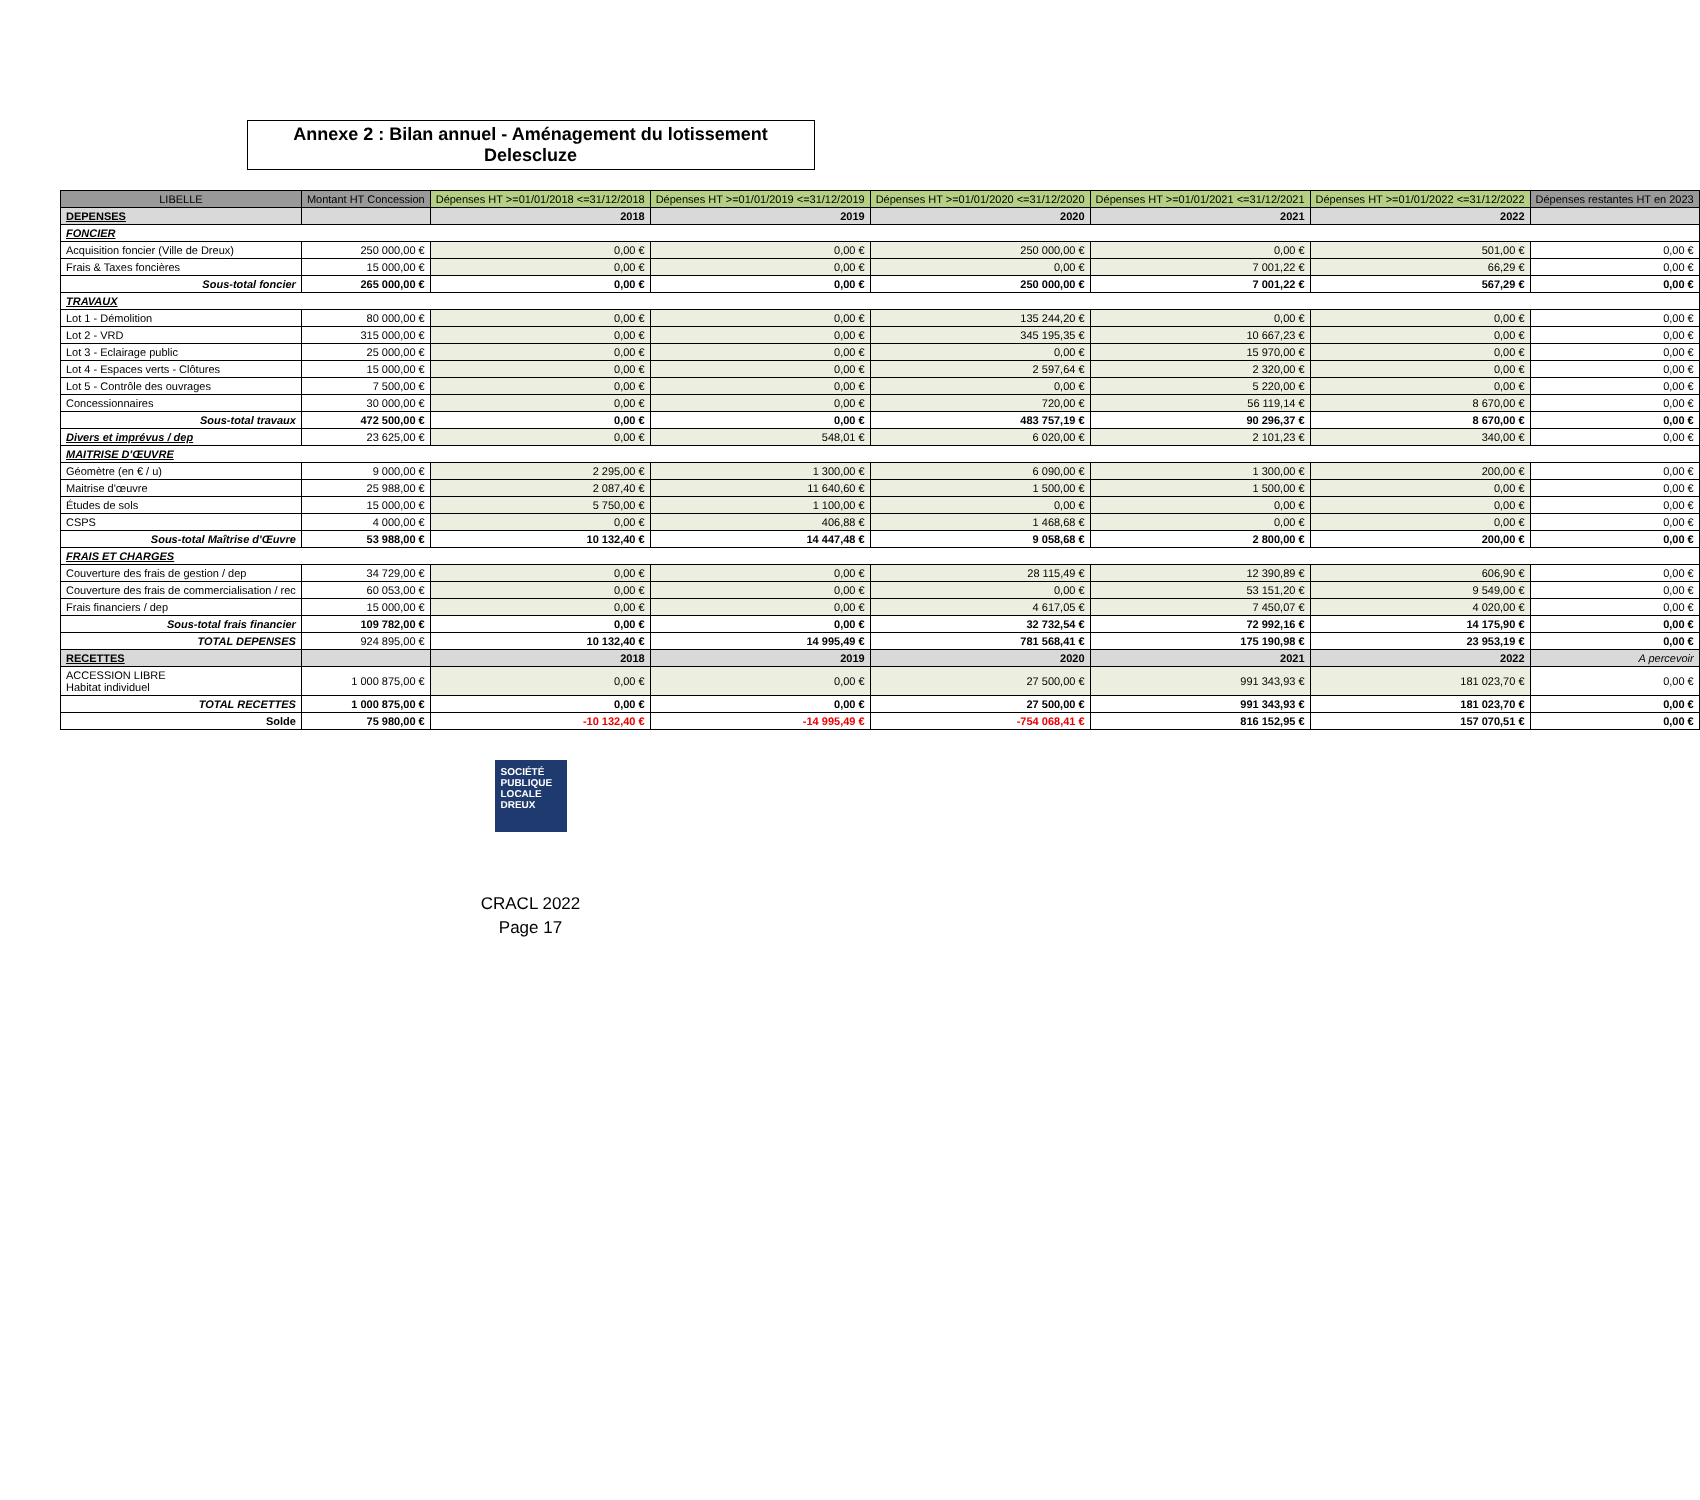Annexe 2 : Bilan annuel - Aménagement du lotissement Delescluze
| LIBELLE | Montant HT Concession | Dépenses HT >=01/01/2018 <=31/12/2018 | Dépenses HT >=01/01/2019 <=31/12/2019 | Dépenses HT >=01/01/2020 <=31/12/2020 | Dépenses HT >=01/01/2021 <=31/12/2021 | Dépenses HT >=01/01/2022 <=31/12/2022 | Dépenses restantes HT en 2023 |
| --- | --- | --- | --- | --- | --- | --- | --- |
| DEPENSES | | 2018 | 2019 | 2020 | 2021 | 2022 | |
| FONCIER | | | | | | | |
| Acquisition foncier (Ville de Dreux) | 250 000,00 € | 0,00 € | 0,00 € | 250 000,00 € | 0,00 € | 501,00 € | 0,00 € |
| Frais & Taxes foncières | 15 000,00 € | 0,00 € | 0,00 € | 0,00 € | 7 001,22 € | 66,29 € | 0,00 € |
| Sous-total foncier | 265 000,00 € | 0,00 € | 0,00 € | 250 000,00 € | 7 001,22 € | 567,29 € | 0,00 € |
| TRAVAUX | | | | | | | |
| Lot 1 - Démolition | 80 000,00 € | 0,00 € | 0,00 € | 135 244,20 € | 0,00 € | 0,00 € | 0,00 € |
| Lot 2 - VRD | 315 000,00 € | 0,00 € | 0,00 € | 345 195,35 € | 10 667,23 € | 0,00 € | 0,00 € |
| Lot 3 - Eclairage public | 25 000,00 € | 0,00 € | 0,00 € | 0,00 € | 15 970,00 € | 0,00 € | 0,00 € |
| Lot 4 - Espaces verts - Clôtures | 15 000,00 € | 0,00 € | 0,00 € | 2 597,64 € | 2 320,00 € | 0,00 € | 0,00 € |
| Lot 5 - Contrôle des ouvrages | 7 500,00 € | 0,00 € | 0,00 € | 0,00 € | 5 220,00 € | 0,00 € | 0,00 € |
| Concessionnaires | 30 000,00 € | 0,00 € | 0,00 € | 720,00 € | 56 119,14 € | 8 670,00 € | 0,00 € |
| Sous-total travaux | 472 500,00 € | 0,00 € | 0,00 € | 483 757,19 € | 90 296,37 € | 8 670,00 € | 0,00 € |
| Divers et imprévus / dep | 23 625,00 € | 0,00 € | 548,01 € | 6 020,00 € | 2 101,23 € | 340,00 € | 0,00 € |
| MAITRISE D'ŒUVRE | | | | | | | |
| Géomètre (en € / u) | 9 000,00 € | 2 295,00 € | 1 300,00 € | 6 090,00 € | 1 300,00 € | 200,00 € | 0,00 € |
| Maitrise d'œuvre | 25 988,00 € | 2 087,40 € | 11 640,60 € | 1 500,00 € | 1 500,00 € | 0,00 € | 0,00 € |
| Études de sols | 15 000,00 € | 5 750,00 € | 1 100,00 € | 0,00 € | 0,00 € | 0,00 € | 0,00 € |
| CSPS | 4 000,00 € | 0,00 € | 406,88 € | 1 468,68 € | 0,00 € | 0,00 € | 0,00 € |
| Sous-total Maîtrise d'Œuvre | 53 988,00 € | 10 132,40 € | 14 447,48 € | 9 058,68 € | 2 800,00 € | 200,00 € | 0,00 € |
| FRAIS ET CHARGES | | | | | | | |
| Couverture des frais de gestion / dep | 34 729,00 € | 0,00 € | 0,00 € | 28 115,49 € | 12 390,89 € | 606,90 € | 0,00 € |
| Couverture des frais de commercialisation / rec | 60 053,00 € | 0,00 € | 0,00 € | 0,00 € | 53 151,20 € | 9 549,00 € | 0,00 € |
| Frais financiers / dep | 15 000,00 € | 0,00 € | 0,00 € | 4 617,05 € | 7 450,07 € | 4 020,00 € | 0,00 € |
| Sous-total frais financier | 109 782,00 € | 0,00 € | 0,00 € | 32 732,54 € | 72 992,16 € | 14 175,90 € | 0,00 € |
| TOTAL DEPENSES | 924 895,00 € | 10 132,40 € | 14 995,49 € | 781 568,41 € | 175 190,98 € | 23 953,19 € | 0,00 € |
| RECETTES | | 2018 | 2019 | 2020 | 2021 | 2022 | A percevoir |
| ACCESSION LIBRE Habitat individuel | 1 000 875,00 € | 0,00 € | 0,00 € | 27 500,00 € | 991 343,93 € | 181 023,70 € | 0,00 € |
| TOTAL RECETTES | 1 000 875,00 € | 0,00 € | 0,00 € | 27 500,00 € | 991 343,93 € | 181 023,70 € | 0,00 € |
| Solde | 75 980,00 € | -10 132,40 € | -14 995,49 € | -754 068,41 € | 816 152,95 € | 157 070,51 € | 0,00 € |
SOCIÉTÉ
PUBLIQUE
LOCALE
DREUX
CRACL 2022
Page 17